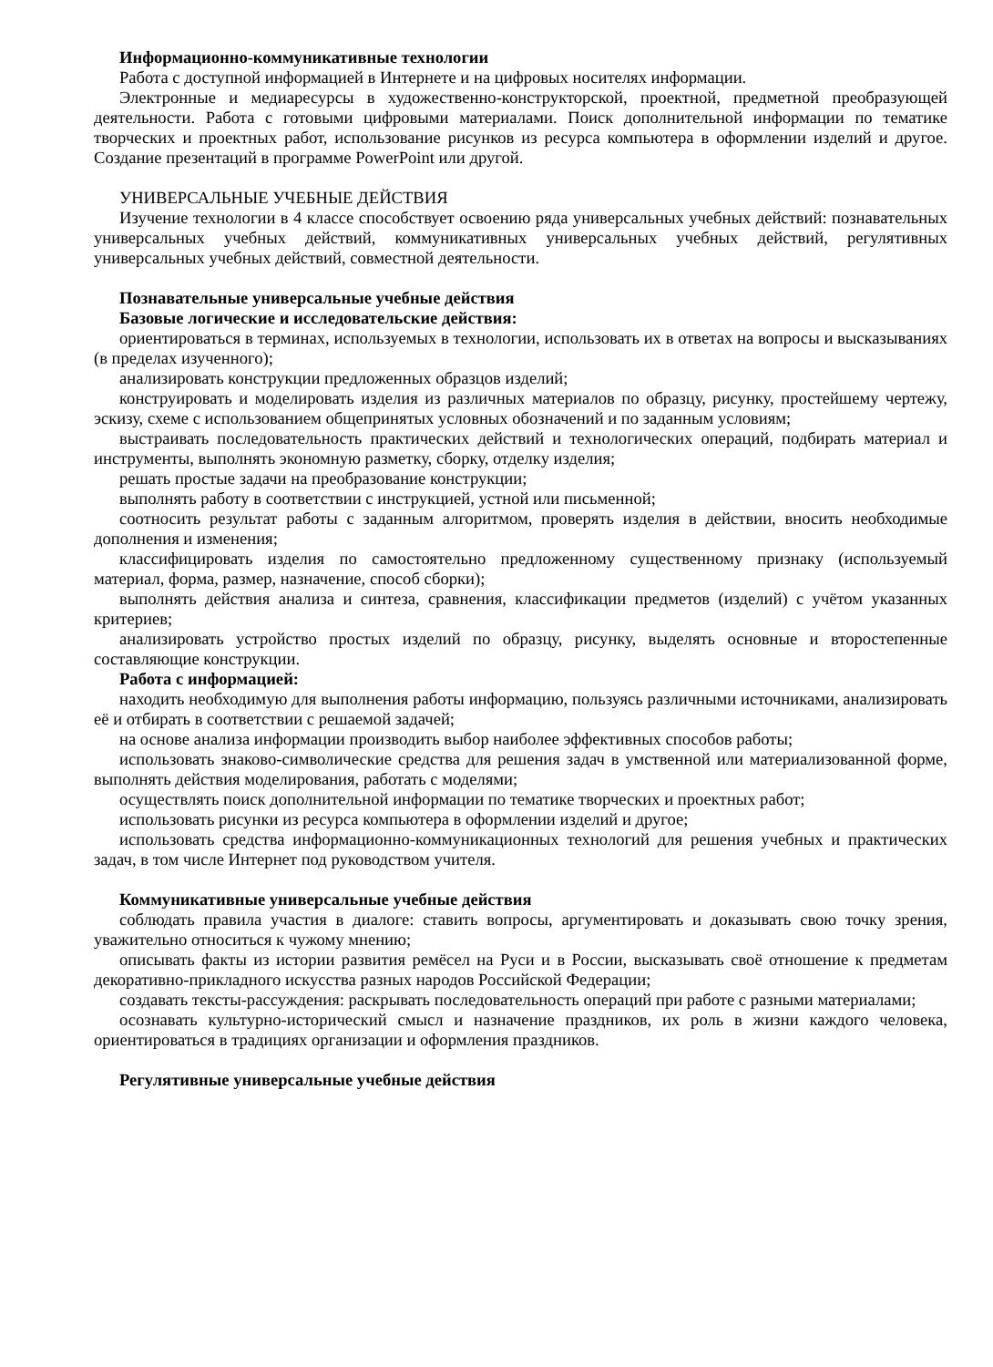Информационно-коммуникативные технологии
Работа с доступной информацией в Интернете и на цифровых носителях информации.
Электронные и медиаресурсы в художественно-конструкторской, проектной, предметной преобразующей деятельности. Работа с готовыми цифровыми материалами. Поиск дополнительной информации по тематике творческих и проектных работ, использование рисунков из ресурса компьютера в оформлении изделий и другое. Создание презентаций в программе PowerPoint или другой.
УНИВЕРСАЛЬНЫЕ УЧЕБНЫЕ ДЕЙСТВИЯ
Изучение технологии в 4 классе способствует освоению ряда универсальных учебных действий: познавательных универсальных учебных действий, коммуникативных универсальных учебных действий, регулятивных универсальных учебных действий, совместной деятельности.
Познавательные универсальные учебные действия
Базовые логические и исследовательские действия:
ориентироваться в терминах, используемых в технологии, использовать их в ответах на вопросы и высказываниях (в пределах изученного);
анализировать конструкции предложенных образцов изделий;
конструировать и моделировать изделия из различных материалов по образцу, рисунку, простейшему чертежу, эскизу, схеме с использованием общепринятых условных обозначений и по заданным условиям;
выстраивать последовательность практических действий и технологических операций, подбирать материал и инструменты, выполнять экономную разметку, сборку, отделку изделия;
решать простые задачи на преобразование конструкции;
выполнять работу в соответствии с инструкцией, устной или письменной;
соотносить результат работы с заданным алгоритмом, проверять изделия в действии, вносить необходимые дополнения и изменения;
классифицировать изделия по самостоятельно предложенному существенному признаку (используемый материал, форма, размер, назначение, способ сборки);
выполнять действия анализа и синтеза, сравнения, классификации предметов (изделий) с учётом указанных критериев;
анализировать устройство простых изделий по образцу, рисунку, выделять основные и второстепенные составляющие конструкции.
Работа с информацией:
находить необходимую для выполнения работы информацию, пользуясь различными источниками, анализировать её и отбирать в соответствии с решаемой задачей;
на основе анализа информации производить выбор наиболее эффективных способов работы;
использовать знаково-символические средства для решения задач в умственной или материализованной форме, выполнять действия моделирования, работать с моделями;
осуществлять поиск дополнительной информации по тематике творческих и проектных работ;
использовать рисунки из ресурса компьютера в оформлении изделий и другое;
использовать средства информационно-коммуникационных технологий для решения учебных и практических задач, в том числе Интернет под руководством учителя.
Коммуникативные универсальные учебные действия
соблюдать правила участия в диалоге: ставить вопросы, аргументировать и доказывать свою точку зрения, уважительно относиться к чужому мнению;
описывать факты из истории развития ремёсел на Руси и в России, высказывать своё отношение к предметам декоративно-прикладного искусства разных народов Российской Федерации;
создавать тексты-рассуждения: раскрывать последовательность операций при работе с разными материалами;
осознавать культурно-исторический смысл и назначение праздников, их роль в жизни каждого человека, ориентироваться в традициях организации и оформления праздников.
Регулятивные универсальные учебные действия